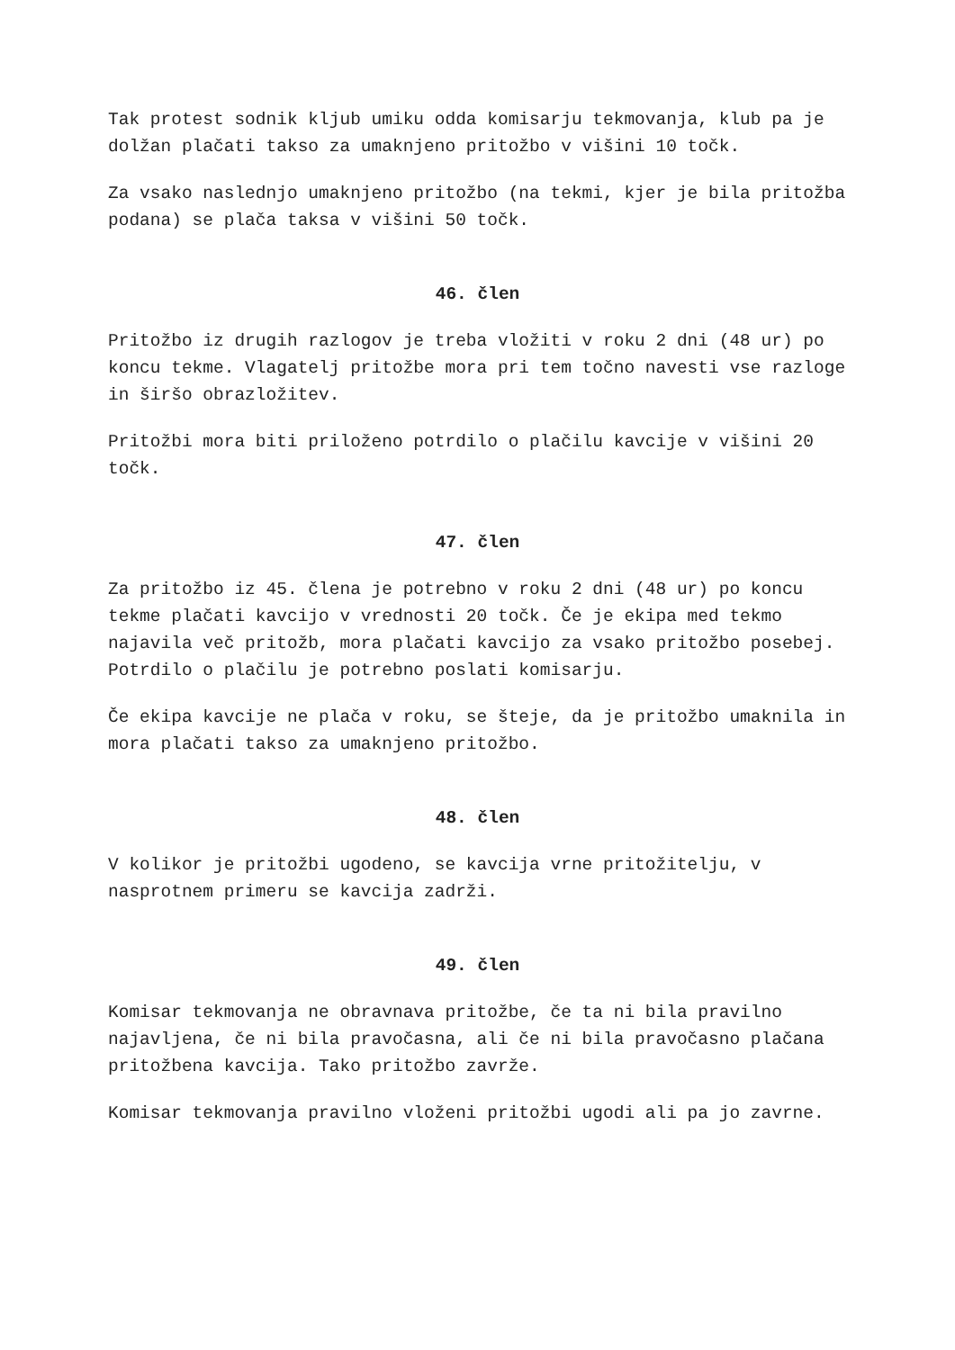Tak protest sodnik kljub umiku odda komisarju tekmovanja, klub pa je dolžan plačati takso za umaknjeno pritožbo v višini 10 točk.
Za vsako naslednjo umaknjeno pritožbo (na tekmi, kjer je bila pritožba podana) se plača taksa v višini 50 točk.
46. člen
Pritožbo iz drugih razlogov je treba vložiti v roku 2 dni (48 ur) po koncu tekme. Vlagatelj pritožbe mora pri tem točno navesti vse razloge in širšo obrazložitev.
Pritožbi mora biti priloženo potrdilo o plačilu kavcije v višini 20 točk.
47. člen
Za pritožbo iz 45. člena je potrebno v roku 2 dni (48 ur) po koncu tekme plačati kavcijo v vrednosti 20 točk. Če je ekipa med tekmo najavila več pritožb, mora plačati kavcijo za vsako pritožbo posebej. Potrdilo o plačilu je potrebno poslati komisarju.
Če ekipa kavcije ne plača v roku, se šteje, da je pritožbo umaknila in mora plačati takso za umaknjeno pritožbo.
48. člen
V kolikor je pritožbi ugodeno, se kavcija vrne pritožitelju, v nasprotnem primeru se kavcija zadrži.
49. člen
Komisar tekmovanja ne obravnava pritožbe, če ta ni bila pravilno najavljena, če ni bila pravočasna, ali če ni bila pravočasno plačana pritožbena kavcija. Tako pritožbo zavrže.
Komisar tekmovanja pravilno vloženi pritožbi ugodi ali pa jo zavrne.